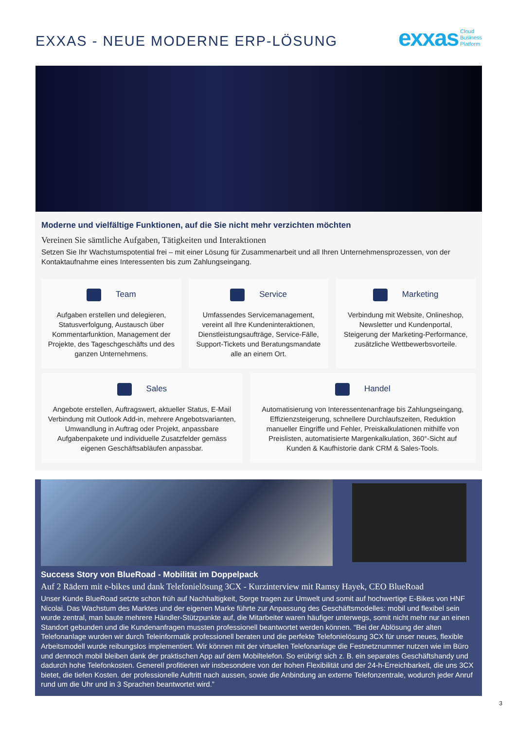EXXAS - NEUE MODERNE ERP-LÖSUNG
exxas Cloud
Business
Platform
Moderne und vielfältige Funktionen, auf die Sie nicht mehr verzichten möchten
Vereinen Sie sämtliche Aufgaben, Tätigkeiten und Interaktionen
Setzen Sie Ihr Wachstumspotential frei – mit einer Lösung für Zusammenarbeit und all Ihren Unternehmensprozessen, von der Kontaktaufnahme eines Interessenten bis zum Zahlungseingang.
Team
Aufgaben erstellen und delegieren, Statusverfolgung, Austausch über Kommentarfunktion, Management der Projekte, des Tageschgeschäfts und des ganzen Unternehmens.
Service
Umfassendes Servicemanagement, vereint all Ihre Kundeninteraktionen, Dienstleistungsaufträge, Service-Fälle, Support-Tickets und Beratungsmandate alle an einem Ort.
Marketing
Verbindung mit Website, Onlineshop, Newsletter und Kundenportal, Steigerung der Marketing-Performance, zusätzliche Wettbewerbsvorteile.
Sales
Angebote erstellen, Auftragswert, aktueller Status, E-Mail Verbindung mit Outlook Add-in, mehrere Angebotsvarianten, Umwandlung in Auftrag oder Projekt, anpassbare Aufgabenpakete und individuelle Zusatzfelder gemäss eigenen Geschäftsabläufen anpassbar.
Handel
Automatisierung von Interessentenanfrage bis Zahlungseingang, Effizienzsteigerung, schnellere Durchlaufszeiten, Reduktion manueller Eingriffe und Fehler, Preiskalkulationen mithilfe von Preislisten, automatisierte Margenkalkulation, 360°-Sicht auf Kunden & Kaufhistorie dank CRM & Sales-Tools.
Success Story von BlueRoad - Mobilität im Doppelpack
Auf 2 Rädern mit e-bikes und dank Telefonielösung 3CX - Kurzinterview mit Ramsy Hayek, CEO BlueRoad
Unser Kunde BlueRoad setzte schon früh auf Nachhaltigkeit, Sorge tragen zur Umwelt und somit auf hochwertige E-Bikes von HNF Nicolai. Das Wachstum des Marktes und der eigenen Marke führte zur Anpassung des Geschäftsmodelles: mobil und flexibel sein wurde zentral, man baute mehrere Händler-Stützpunkte auf, die Mitarbeiter waren häufiger unterwegs, somit nicht mehr nur an einen Standort gebunden und die Kundenanfragen mussten professionell beantwortet werden können. “Bei der Ablösung der alten Telefonanlage wurden wir durch Teleinformatik professionell beraten und die perfekte Telefonielösung 3CX für unser neues, flexible Arbeitsmodell wurde reibungslos implementiert. Wir können mit der virtuellen Telefonanlage die Festnetznummer nutzen wie im Büro und dennoch mobil bleiben dank der praktischen App auf dem Mobiltelefon. So erübrigt sich z. B. ein separates Geschäftshandy und dadurch hohe Telefonkosten. Generell profitieren wir insbesondere von der hohen Flexibilität und der 24-h-Erreichbarkeit, die uns 3CX bietet, die tiefen Kosten. der professionelle Auftritt nach aussen, sowie die Anbindung an externe Telefonzentrale, wodurch jeder Anruf rund um die Uhr und in 3 Sprachen beantwortet wird.”
3